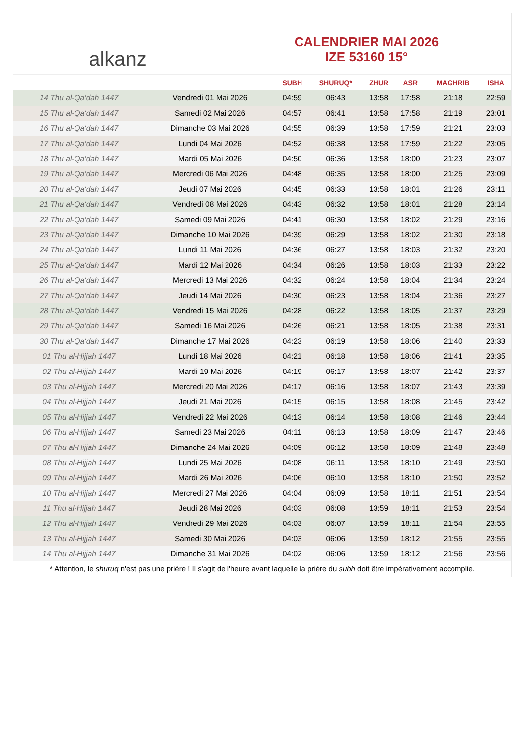alkanz
CALENDRIER MAI 2026
IZE 53160 15°
| | | SUBH | SHURUQ* | ZHUR | ASR | MAGHRIB | ISHA |
| --- | --- | --- | --- | --- | --- | --- | --- |
| 14 Thu al-Qa‘dah 1447 | Vendredi 01 Mai 2026 | 04:59 | 06:43 | 13:58 | 17:58 | 21:18 | 22:59 |
| 15 Thu al-Qa‘dah 1447 | Samedi 02 Mai 2026 | 04:57 | 06:41 | 13:58 | 17:58 | 21:19 | 23:01 |
| 16 Thu al-Qa‘dah 1447 | Dimanche 03 Mai 2026 | 04:55 | 06:39 | 13:58 | 17:59 | 21:21 | 23:03 |
| 17 Thu al-Qa‘dah 1447 | Lundi 04 Mai 2026 | 04:52 | 06:38 | 13:58 | 17:59 | 21:22 | 23:05 |
| 18 Thu al-Qa‘dah 1447 | Mardi 05 Mai 2026 | 04:50 | 06:36 | 13:58 | 18:00 | 21:23 | 23:07 |
| 19 Thu al-Qa‘dah 1447 | Mercredi 06 Mai 2026 | 04:48 | 06:35 | 13:58 | 18:00 | 21:25 | 23:09 |
| 20 Thu al-Qa‘dah 1447 | Jeudi 07 Mai 2026 | 04:45 | 06:33 | 13:58 | 18:01 | 21:26 | 23:11 |
| 21 Thu al-Qa‘dah 1447 | Vendredi 08 Mai 2026 | 04:43 | 06:32 | 13:58 | 18:01 | 21:28 | 23:14 |
| 22 Thu al-Qa‘dah 1447 | Samedi 09 Mai 2026 | 04:41 | 06:30 | 13:58 | 18:02 | 21:29 | 23:16 |
| 23 Thu al-Qa‘dah 1447 | Dimanche 10 Mai 2026 | 04:39 | 06:29 | 13:58 | 18:02 | 21:30 | 23:18 |
| 24 Thu al-Qa‘dah 1447 | Lundi 11 Mai 2026 | 04:36 | 06:27 | 13:58 | 18:03 | 21:32 | 23:20 |
| 25 Thu al-Qa‘dah 1447 | Mardi 12 Mai 2026 | 04:34 | 06:26 | 13:58 | 18:03 | 21:33 | 23:22 |
| 26 Thu al-Qa‘dah 1447 | Mercredi 13 Mai 2026 | 04:32 | 06:24 | 13:58 | 18:04 | 21:34 | 23:24 |
| 27 Thu al-Qa‘dah 1447 | Jeudi 14 Mai 2026 | 04:30 | 06:23 | 13:58 | 18:04 | 21:36 | 23:27 |
| 28 Thu al-Qa‘dah 1447 | Vendredi 15 Mai 2026 | 04:28 | 06:22 | 13:58 | 18:05 | 21:37 | 23:29 |
| 29 Thu al-Qa‘dah 1447 | Samedi 16 Mai 2026 | 04:26 | 06:21 | 13:58 | 18:05 | 21:38 | 23:31 |
| 30 Thu al-Qa‘dah 1447 | Dimanche 17 Mai 2026 | 04:23 | 06:19 | 13:58 | 18:06 | 21:40 | 23:33 |
| 01 Thu al-Hijjah 1447 | Lundi 18 Mai 2026 | 04:21 | 06:18 | 13:58 | 18:06 | 21:41 | 23:35 |
| 02 Thu al-Hijjah 1447 | Mardi 19 Mai 2026 | 04:19 | 06:17 | 13:58 | 18:07 | 21:42 | 23:37 |
| 03 Thu al-Hijjah 1447 | Mercredi 20 Mai 2026 | 04:17 | 06:16 | 13:58 | 18:07 | 21:43 | 23:39 |
| 04 Thu al-Hijjah 1447 | Jeudi 21 Mai 2026 | 04:15 | 06:15 | 13:58 | 18:08 | 21:45 | 23:42 |
| 05 Thu al-Hijjah 1447 | Vendredi 22 Mai 2026 | 04:13 | 06:14 | 13:58 | 18:08 | 21:46 | 23:44 |
| 06 Thu al-Hijjah 1447 | Samedi 23 Mai 2026 | 04:11 | 06:13 | 13:58 | 18:09 | 21:47 | 23:46 |
| 07 Thu al-Hijjah 1447 | Dimanche 24 Mai 2026 | 04:09 | 06:12 | 13:58 | 18:09 | 21:48 | 23:48 |
| 08 Thu al-Hijjah 1447 | Lundi 25 Mai 2026 | 04:08 | 06:11 | 13:58 | 18:10 | 21:49 | 23:50 |
| 09 Thu al-Hijjah 1447 | Mardi 26 Mai 2026 | 04:06 | 06:10 | 13:58 | 18:10 | 21:50 | 23:52 |
| 10 Thu al-Hijjah 1447 | Mercredi 27 Mai 2026 | 04:04 | 06:09 | 13:58 | 18:11 | 21:51 | 23:54 |
| 11 Thu al-Hijjah 1447 | Jeudi 28 Mai 2026 | 04:03 | 06:08 | 13:59 | 18:11 | 21:53 | 23:54 |
| 12 Thu al-Hijjah 1447 | Vendredi 29 Mai 2026 | 04:03 | 06:07 | 13:59 | 18:11 | 21:54 | 23:55 |
| 13 Thu al-Hijjah 1447 | Samedi 30 Mai 2026 | 04:03 | 06:06 | 13:59 | 18:12 | 21:55 | 23:55 |
| 14 Thu al-Hijjah 1447 | Dimanche 31 Mai 2026 | 04:02 | 06:06 | 13:59 | 18:12 | 21:56 | 23:56 |
* Attention, le shuruq n'est pas une prière ! Il s'agit de l'heure avant laquelle la prière du subh doit être impérativement accomplie.